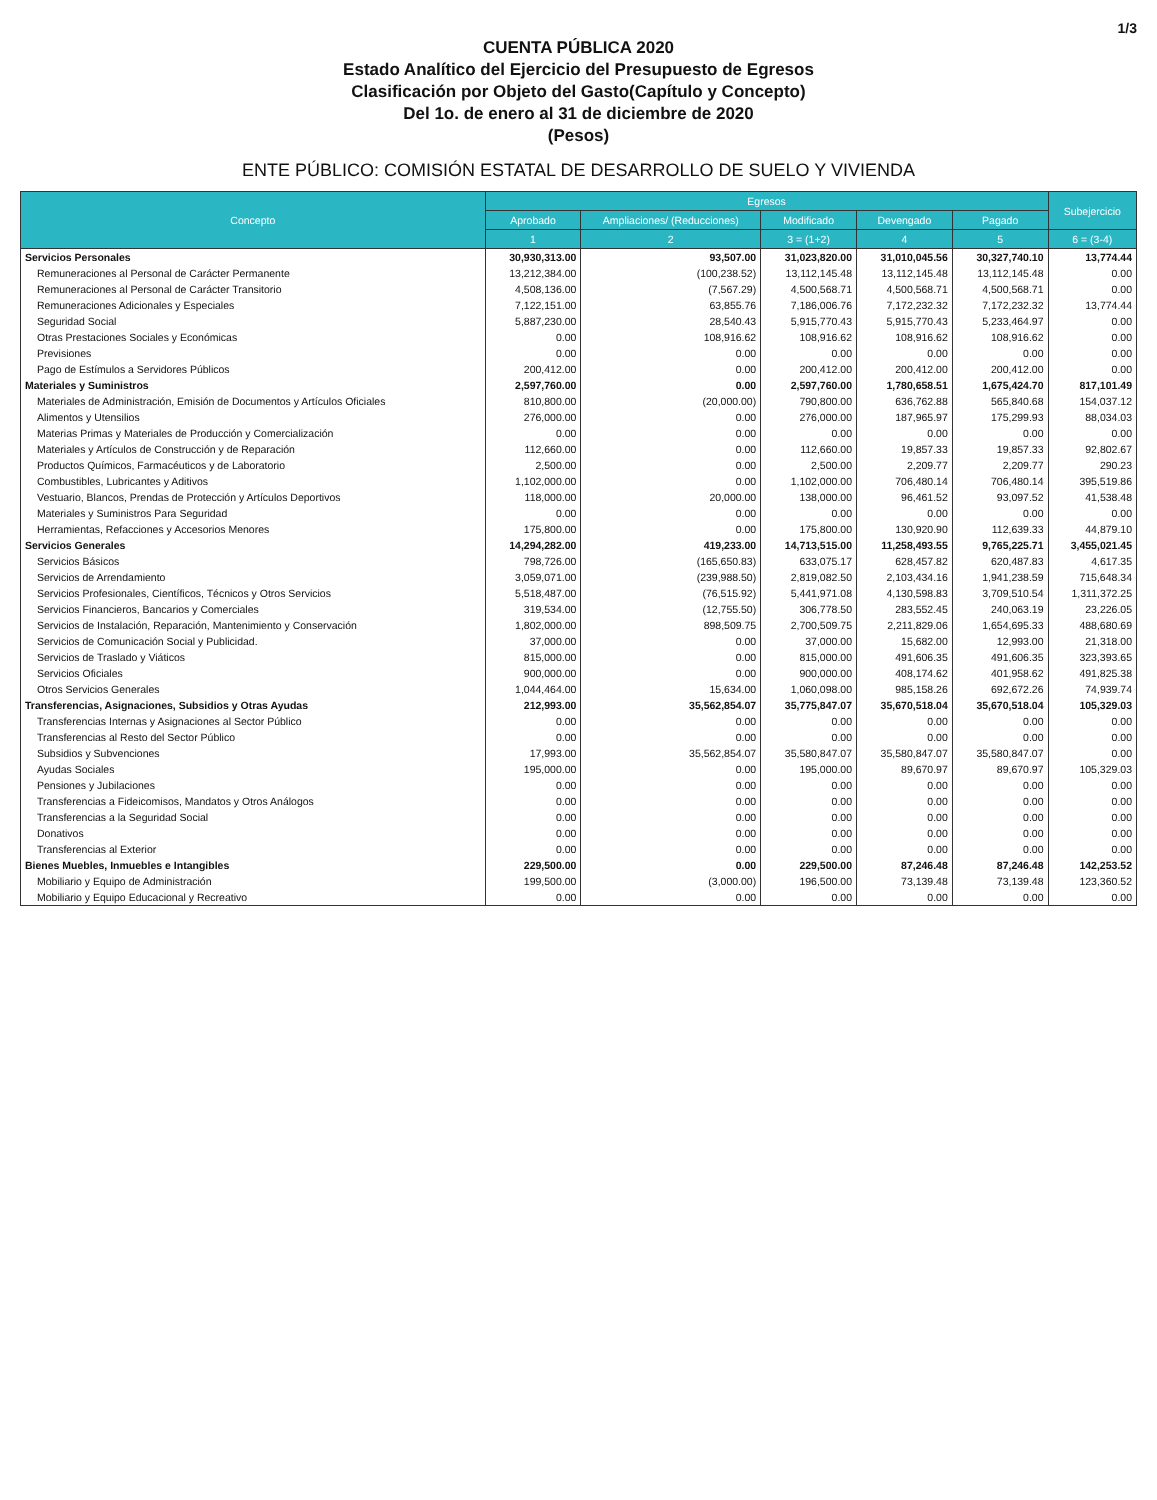1/3
CUENTA PÚBLICA 2020
Estado Analítico del Ejercicio del Presupuesto de Egresos
Clasificación por Objeto del Gasto(Capítulo y Concepto)
Del 1o. de enero al 31 de diciembre de 2020
(Pesos)
ENTE PÚBLICO: COMISIÓN ESTATAL DE DESARROLLO DE SUELO Y VIVIENDA
| Concepto | Egresos | | | | | Subejercicio |
| --- | --- | --- | --- | --- | --- | --- |
| | Aprobado | Ampliaciones/ (Reducciones) | Modificado | Devengado | Pagado | |
| | 1 | 2 | 3 = (1+2) | 4 | 5 | 6 = (3-4) |
| Servicios Personales | 30,930,313.00 | 93,507.00 | 31,023,820.00 | 31,010,045.56 | 30,327,740.10 | 13,774.44 |
| Remuneraciones al Personal de Carácter Permanente | 13,212,384.00 | (100,238.52) | 13,112,145.48 | 13,112,145.48 | 13,112,145.48 | 0.00 |
| Remuneraciones al Personal de Carácter Transitorio | 4,508,136.00 | (7,567.29) | 4,500,568.71 | 4,500,568.71 | 4,500,568.71 | 0.00 |
| Remuneraciones Adicionales y Especiales | 7,122,151.00 | 63,855.76 | 7,186,006.76 | 7,172,232.32 | 7,172,232.32 | 13,774.44 |
| Seguridad Social | 5,887,230.00 | 28,540.43 | 5,915,770.43 | 5,915,770.43 | 5,233,464.97 | 0.00 |
| Otras Prestaciones Sociales y Económicas | 0.00 | 108,916.62 | 108,916.62 | 108,916.62 | 108,916.62 | 0.00 |
| Previsiones | 0.00 | 0.00 | 0.00 | 0.00 | 0.00 | 0.00 |
| Pago de Estímulos a Servidores Públicos | 200,412.00 | 0.00 | 200,412.00 | 200,412.00 | 200,412.00 | 0.00 |
| Materiales y Suministros | 2,597,760.00 | 0.00 | 2,597,760.00 | 1,780,658.51 | 1,675,424.70 | 817,101.49 |
| Materiales de Administración, Emisión de Documentos y Artículos Oficiales | 810,800.00 | (20,000.00) | 790,800.00 | 636,762.88 | 565,840.68 | 154,037.12 |
| Alimentos y Utensilios | 276,000.00 | 0.00 | 276,000.00 | 187,965.97 | 175,299.93 | 88,034.03 |
| Materias Primas y Materiales de Producción y Comercialización | 0.00 | 0.00 | 0.00 | 0.00 | 0.00 | 0.00 |
| Materiales y Artículos de Construcción y de Reparación | 112,660.00 | 0.00 | 112,660.00 | 19,857.33 | 19,857.33 | 92,802.67 |
| Productos Químicos, Farmacéuticos y de Laboratorio | 2,500.00 | 0.00 | 2,500.00 | 2,209.77 | 2,209.77 | 290.23 |
| Combustibles, Lubricantes y Aditivos | 1,102,000.00 | 0.00 | 1,102,000.00 | 706,480.14 | 706,480.14 | 395,519.86 |
| Vestuario, Blancos, Prendas de Protección y Artículos Deportivos | 118,000.00 | 20,000.00 | 138,000.00 | 96,461.52 | 93,097.52 | 41,538.48 |
| Materiales y Suministros Para Seguridad | 0.00 | 0.00 | 0.00 | 0.00 | 0.00 | 0.00 |
| Herramientas, Refacciones y Accesorios Menores | 175,800.00 | 0.00 | 175,800.00 | 130,920.90 | 112,639.33 | 44,879.10 |
| Servicios Generales | 14,294,282.00 | 419,233.00 | 14,713,515.00 | 11,258,493.55 | 9,765,225.71 | 3,455,021.45 |
| Servicios Básicos | 798,726.00 | (165,650.83) | 633,075.17 | 628,457.82 | 620,487.83 | 4,617.35 |
| Servicios de Arrendamiento | 3,059,071.00 | (239,988.50) | 2,819,082.50 | 2,103,434.16 | 1,941,238.59 | 715,648.34 |
| Servicios Profesionales, Científicos, Técnicos y Otros Servicios | 5,518,487.00 | (76,515.92) | 5,441,971.08 | 4,130,598.83 | 3,709,510.54 | 1,311,372.25 |
| Servicios Financieros, Bancarios y Comerciales | 319,534.00 | (12,755.50) | 306,778.50 | 283,552.45 | 240,063.19 | 23,226.05 |
| Servicios de Instalación, Reparación, Mantenimiento y Conservación | 1,802,000.00 | 898,509.75 | 2,700,509.75 | 2,211,829.06 | 1,654,695.33 | 488,680.69 |
| Servicios de Comunicación Social y Publicidad. | 37,000.00 | 0.00 | 37,000.00 | 15,682.00 | 12,993.00 | 21,318.00 |
| Servicios de Traslado y Viáticos | 815,000.00 | 0.00 | 815,000.00 | 491,606.35 | 491,606.35 | 323,393.65 |
| Servicios Oficiales | 900,000.00 | 0.00 | 900,000.00 | 408,174.62 | 401,958.62 | 491,825.38 |
| Otros Servicios Generales | 1,044,464.00 | 15,634.00 | 1,060,098.00 | 985,158.26 | 692,672.26 | 74,939.74 |
| Transferencias, Asignaciones, Subsidios y Otras Ayudas | 212,993.00 | 35,562,854.07 | 35,775,847.07 | 35,670,518.04 | 35,670,518.04 | 105,329.03 |
| Transferencias Internas y Asignaciones al Sector Público | 0.00 | 0.00 | 0.00 | 0.00 | 0.00 | 0.00 |
| Transferencias al Resto del Sector Público | 0.00 | 0.00 | 0.00 | 0.00 | 0.00 | 0.00 |
| Subsidios y Subvenciones | 17,993.00 | 35,562,854.07 | 35,580,847.07 | 35,580,847.07 | 35,580,847.07 | 0.00 |
| Ayudas Sociales | 195,000.00 | 0.00 | 195,000.00 | 89,670.97 | 89,670.97 | 105,329.03 |
| Pensiones y Jubilaciones | 0.00 | 0.00 | 0.00 | 0.00 | 0.00 | 0.00 |
| Transferencias a Fideicomisos, Mandatos y Otros Análogos | 0.00 | 0.00 | 0.00 | 0.00 | 0.00 | 0.00 |
| Transferencias a la Seguridad Social | 0.00 | 0.00 | 0.00 | 0.00 | 0.00 | 0.00 |
| Donativos | 0.00 | 0.00 | 0.00 | 0.00 | 0.00 | 0.00 |
| Transferencias al Exterior | 0.00 | 0.00 | 0.00 | 0.00 | 0.00 | 0.00 |
| Bienes Muebles, Inmuebles e Intangibles | 229,500.00 | 0.00 | 229,500.00 | 87,246.48 | 87,246.48 | 142,253.52 |
| Mobiliario y Equipo de Administración | 199,500.00 | (3,000.00) | 196,500.00 | 73,139.48 | 73,139.48 | 123,360.52 |
| Mobiliario y Equipo Educacional y Recreativo | 0.00 | 0.00 | 0.00 | 0.00 | 0.00 | 0.00 |